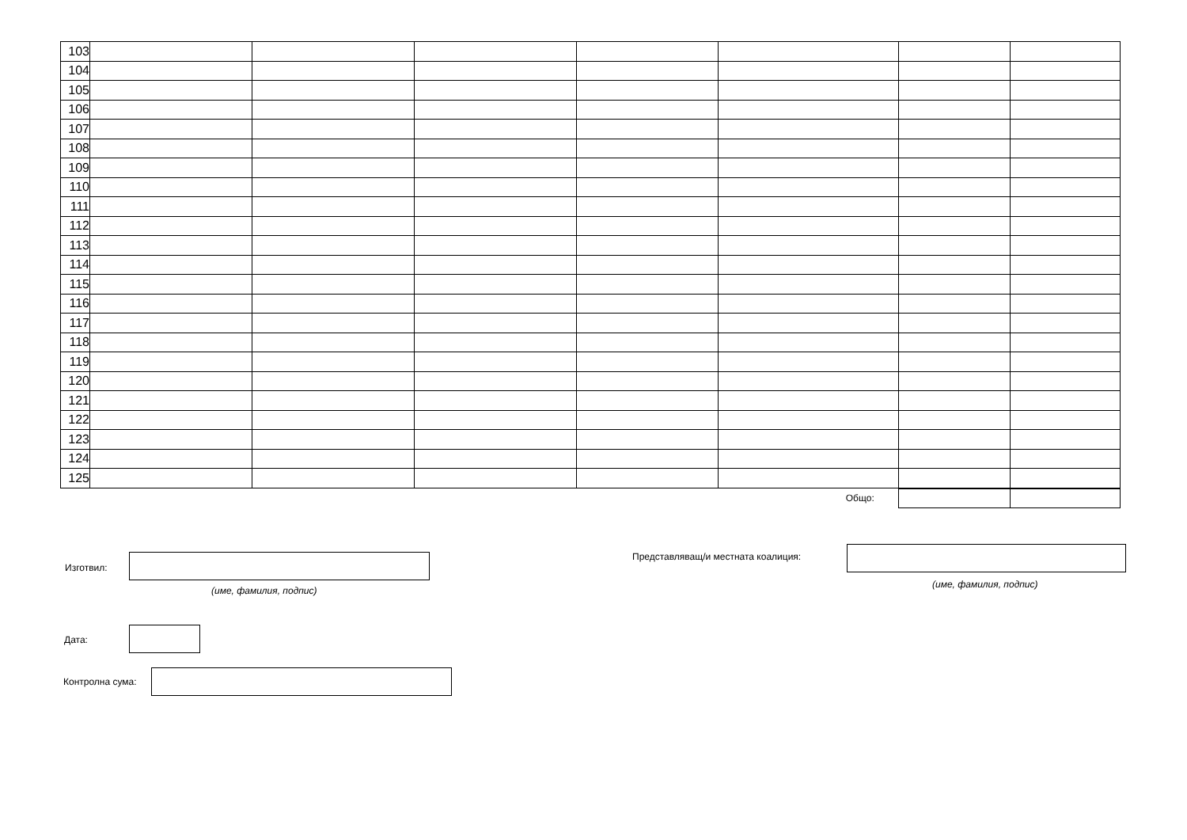| 103 | | | | | | | |
| 104 | | | | | | | |
| 105 | | | | | | | |
| 106 | | | | | | | |
| 107 | | | | | | | |
| 108 | | | | | | | |
| 109 | | | | | | | |
| 110 | | | | | | | |
| 111 | | | | | | | |
| 112 | | | | | | | |
| 113 | | | | | | | |
| 114 | | | | | | | |
| 115 | | | | | | | |
| 116 | | | | | | | |
| 117 | | | | | | | |
| 118 | | | | | | | |
| 119 | | | | | | | |
| 120 | | | | | | | |
| 121 | | | | | | | |
| 122 | | | | | | | |
| 123 | | | | | | | |
| 124 | | | | | | | |
| 125 | | | | | | | |
| Общо: | | | | | | | |
Изготвил:
(име, фамилия, подпис)
Представляващ/и местната коалиция:
(име, фамилия, подпис)
Дата:
Контролна сума: